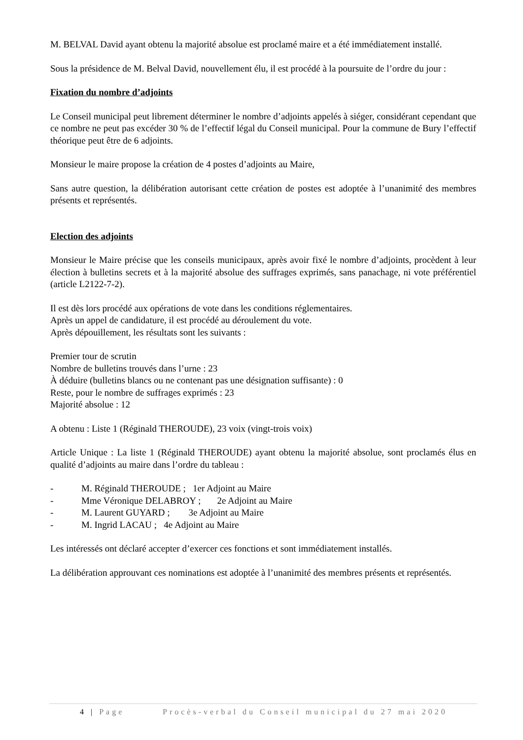M. BELVAL David ayant obtenu la majorité absolue est proclamé maire et a été immédiatement installé.
Sous la présidence de M. Belval David, nouvellement élu, il est procédé à la poursuite de l’ordre du jour :
Fixation du nombre d’adjoints
Le Conseil municipal peut librement déterminer le nombre d’adjoints appelés à siéger, considérant cependant que ce nombre ne peut pas excéder 30 % de l’effectif légal du Conseil municipal. Pour la commune de Bury l’effectif théorique peut être de 6 adjoints.
Monsieur le maire propose la création de 4 postes d’adjoints au Maire,
Sans autre question, la délibération autorisant cette création de postes est adoptée à l’unanimité des membres présents et représentés.
Election des adjoints
Monsieur le Maire précise que les conseils municipaux, après avoir fixé le nombre d’adjoints, procèdent à leur élection à bulletins secrets et à la majorité absolue des suffrages exprimés, sans panachage, ni vote préférentiel (article L2122-7-2).
Il est dès lors procédé aux opérations de vote dans les conditions réglementaires.
Après un appel de candidature, il est procédé au déroulement du vote.
Après dépouillement, les résultats sont les suivants :
Premier tour de scrutin
Nombre de bulletins trouvés dans l’urne : 23
À déduire (bulletins blancs ou ne contenant pas une désignation suffisante) : 0
Reste, pour le nombre de suffrages exprimés : 23
Majorité absolue : 12
A obtenu : Liste 1 (Réginald THEROUDE), 23 voix (vingt-trois voix)
Article Unique : La liste 1 (Réginald THEROUDE) ayant obtenu la majorité absolue, sont proclamés élus en qualité d’adjoints au maire dans l’ordre du tableau :
- M. Réginald THEROUDE ; 1er Adjoint au Maire
- Mme Véronique DELABROY ; 2e Adjoint au Maire
- M. Laurent GUYARD ; 3e Adjoint au Maire
- M. Ingrid LACAU ; 4e Adjoint au Maire
Les intéressés ont déclaré accepter d’exercer ces fonctions et sont immédiatement installés.
La délibération approuvant ces nominations est adoptée à l’unanimité des membres présents et représentés.
4 | Page Procès-verbal du Conseil municipal du 27 mai 2020